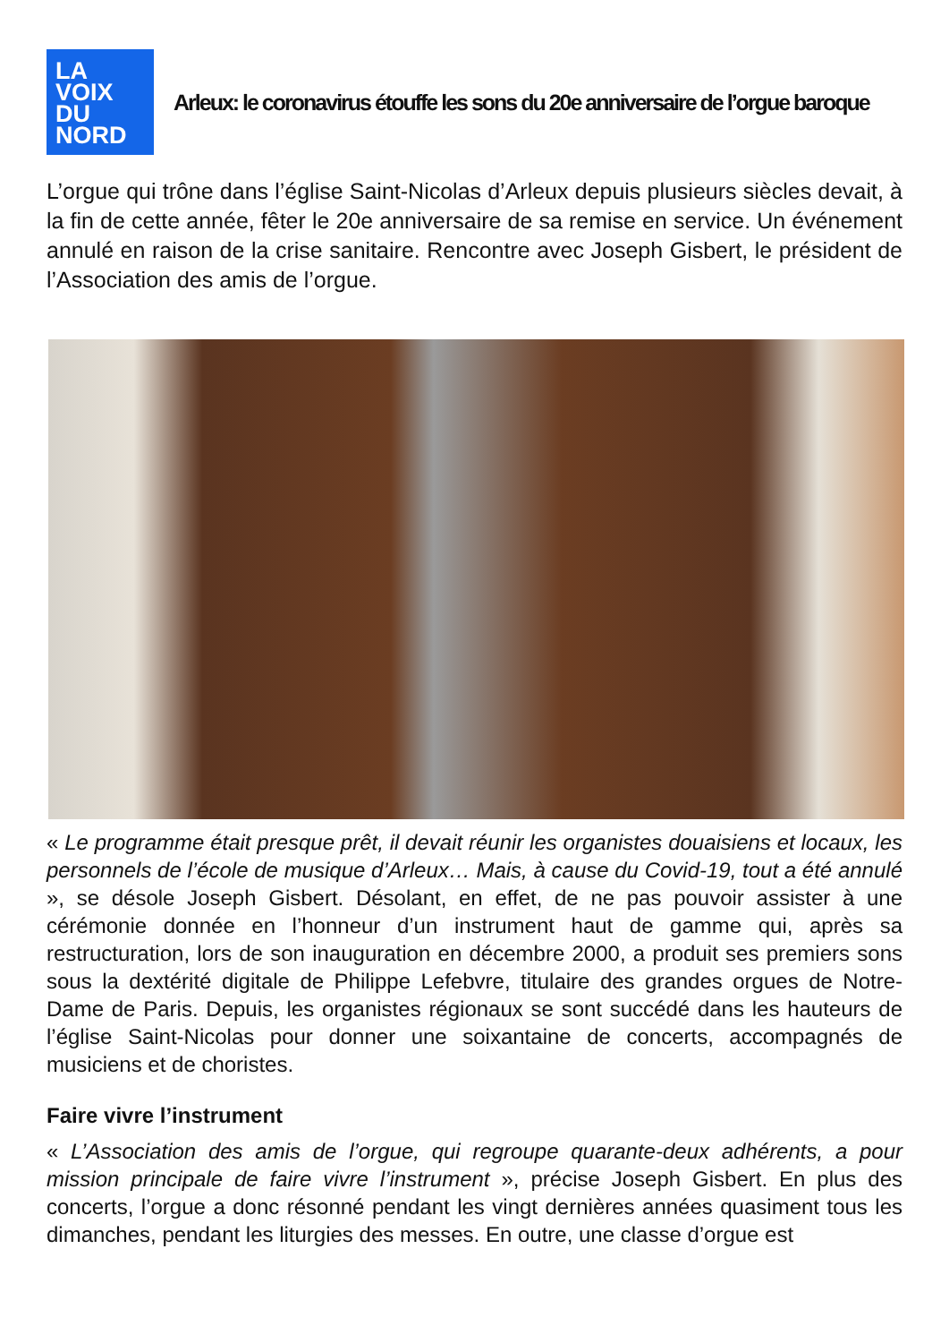LA
VOIX
DU
NORD
Arleux: le coronavirus étouffe les sons du 20e anniversaire de l’orgue baroque
L’orgue qui trône dans l’église Saint-Nicolas d’Arleux depuis plusieurs siècles devait, à la fin de cette année, fêter le 20e anniversaire de sa remise en service. Un événement annulé en raison de la crise sanitaire. Rencontre avec Joseph Gisbert, le président de l’Association des amis de l’orgue.
« Le programme était presque prêt, il devait réunir les organistes douaisiens et locaux, les personnels de l’école de musique d’Arleux… Mais, à cause du Covid-19, tout a été annulé », se désole Joseph Gisbert. Désolant, en effet, de ne pas pouvoir assister à une cérémonie donnée en l’honneur d’un instrument haut de gamme qui, après sa restructuration, lors de son inauguration en décembre 2000, a produit ses premiers sons sous la dextérité digitale de Philippe Lefebvre, titulaire des grandes orgues de Notre-Dame de Paris. Depuis, les organistes régionaux se sont succédé dans les hauteurs de l’église Saint-Nicolas pour donner une soixantaine de concerts, accompagnés de musiciens et de choristes.
Faire vivre l’instrument
« L’Association des amis de l’orgue, qui regroupe quarante-deux adhérents, a pour mission principale de faire vivre l’instrument », précise Joseph Gisbert. En plus des concerts, l’orgue a donc résonné pendant les vingt dernières années quasiment tous les dimanches, pendant les liturgies des messes. En outre, une classe d’orgue est